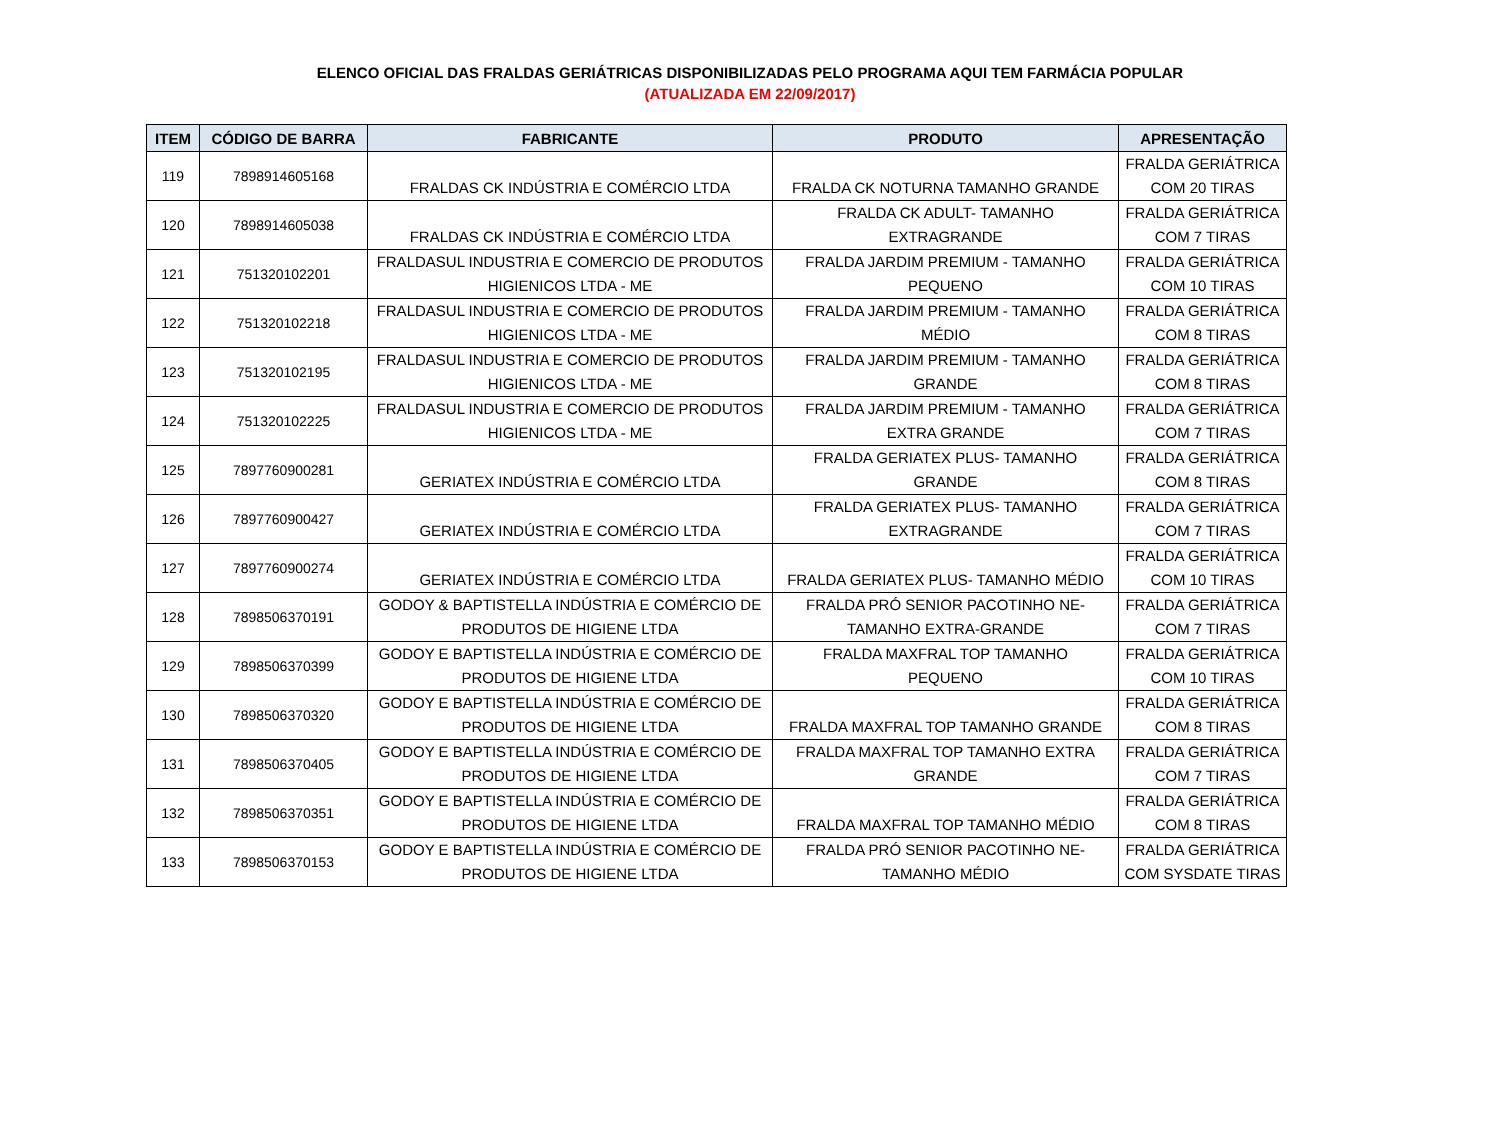ELENCO OFICIAL DAS FRALDAS GERIÁTRICAS DISPONIBILIZADAS PELO PROGRAMA AQUI TEM FARMÁCIA POPULAR
(ATUALIZADA EM 22/09/2017)
| ITEM | CÓDIGO DE BARRA | FABRICANTE | PRODUTO | APRESENTAÇÃO |
| --- | --- | --- | --- | --- |
| 119 | 7898914605168 | FRALDAS CK INDÚSTRIA E COMÉRCIO LTDA | FRALDA CK NOTURNA TAMANHO GRANDE | FRALDA GERIÁTRICA COM 20 TIRAS |
| 120 | 7898914605038 | FRALDAS CK INDÚSTRIA E COMÉRCIO LTDA | FRALDA CK ADULT- TAMANHO EXTRAGRANDE | FRALDA GERIÁTRICA COM 7 TIRAS |
| 121 | 751320102201 | FRALDASUL INDUSTRIA E COMERCIO DE PRODUTOS HIGIENICOS LTDA - ME | FRALDA JARDIM PREMIUM - TAMANHO PEQUENO | FRALDA GERIÁTRICA COM 10 TIRAS |
| 122 | 751320102218 | FRALDASUL INDUSTRIA E COMERCIO DE PRODUTOS HIGIENICOS LTDA - ME | FRALDA JARDIM PREMIUM - TAMANHO MÉDIO | FRALDA GERIÁTRICA COM 8 TIRAS |
| 123 | 751320102195 | FRALDASUL INDUSTRIA E COMERCIO DE PRODUTOS HIGIENICOS LTDA - ME | FRALDA JARDIM PREMIUM - TAMANHO GRANDE | FRALDA GERIÁTRICA COM 8 TIRAS |
| 124 | 751320102225 | FRALDASUL INDUSTRIA E COMERCIO DE PRODUTOS HIGIENICOS LTDA - ME | FRALDA JARDIM PREMIUM - TAMANHO EXTRA GRANDE | FRALDA GERIÁTRICA COM 7 TIRAS |
| 125 | 7897760900281 | GERIATEX INDÚSTRIA E COMÉRCIO LTDA | FRALDA GERIATEX PLUS- TAMANHO GRANDE | FRALDA GERIÁTRICA COM 8 TIRAS |
| 126 | 7897760900427 | GERIATEX INDÚSTRIA E COMÉRCIO LTDA | FRALDA GERIATEX PLUS- TAMANHO EXTRAGRANDE | FRALDA GERIÁTRICA COM 7 TIRAS |
| 127 | 7897760900274 | GERIATEX INDÚSTRIA E COMÉRCIO LTDA | FRALDA GERIATEX PLUS- TAMANHO MÉDIO | FRALDA GERIÁTRICA COM 10 TIRAS |
| 128 | 7898506370191 | GODOY & BAPTISTELLA INDÚSTRIA E COMÉRCIO DE PRODUTOS DE HIGIENE LTDA | FRALDA PRÓ SENIOR PACOTINHO NE- TAMANHO EXTRA-GRANDE | FRALDA GERIÁTRICA COM 7 TIRAS |
| 129 | 7898506370399 | GODOY E BAPTISTELLA INDÚSTRIA E COMÉRCIO DE PRODUTOS DE HIGIENE LTDA | FRALDA MAXFRAL TOP TAMANHO PEQUENO | FRALDA GERIÁTRICA COM 10 TIRAS |
| 130 | 7898506370320 | GODOY E BAPTISTELLA INDÚSTRIA E COMÉRCIO DE PRODUTOS DE HIGIENE LTDA | FRALDA MAXFRAL TOP TAMANHO GRANDE | FRALDA GERIÁTRICA COM 8 TIRAS |
| 131 | 7898506370405 | GODOY E BAPTISTELLA INDÚSTRIA E COMÉRCIO DE PRODUTOS DE HIGIENE LTDA | FRALDA MAXFRAL TOP TAMANHO EXTRA GRANDE | FRALDA GERIÁTRICA COM 7 TIRAS |
| 132 | 7898506370351 | GODOY E BAPTISTELLA INDÚSTRIA E COMÉRCIO DE PRODUTOS DE HIGIENE LTDA | FRALDA MAXFRAL TOP TAMANHO MÉDIO | FRALDA GERIÁTRICA COM 8 TIRAS |
| 133 | 7898506370153 | GODOY E BAPTISTELLA INDÚSTRIA E COMÉRCIO DE PRODUTOS DE HIGIENE LTDA | FRALDA PRÓ SENIOR PACOTINHO NE- TAMANHO MÉDIO | FRALDA GERIÁTRICA COM SYSDATE TIRAS |